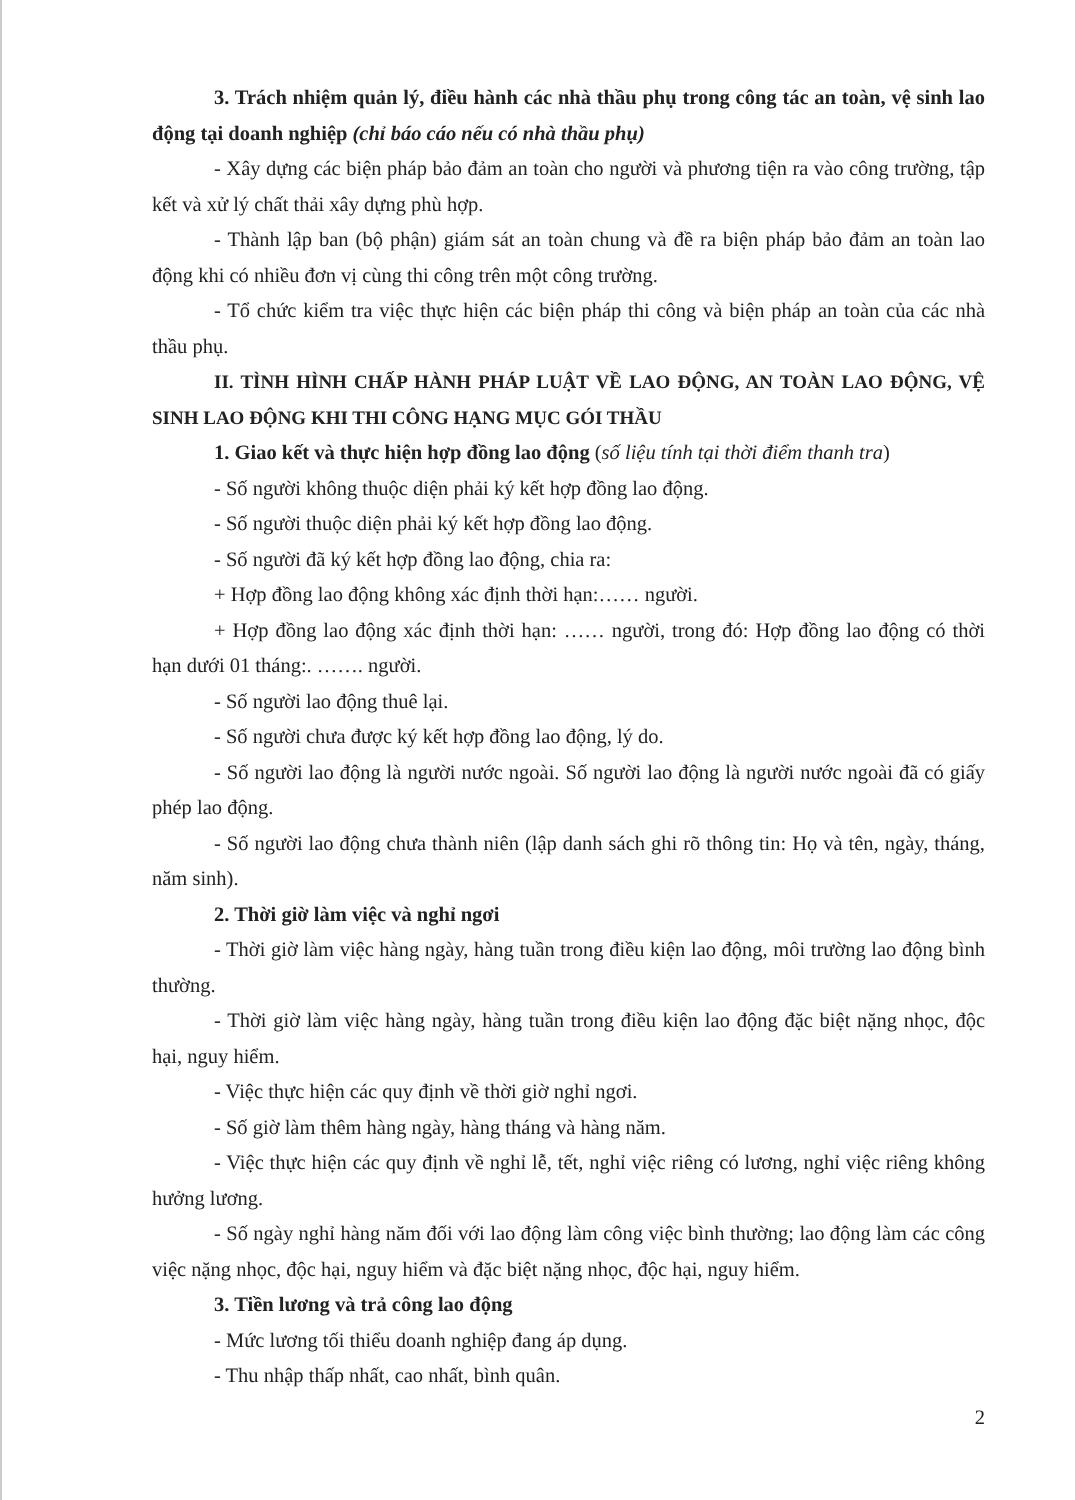3. Trách nhiệm quản lý, điều hành các nhà thầu phụ trong công tác an toàn, vệ sinh lao động tại doanh nghiệp (chỉ báo cáo nếu có nhà thầu phụ)
- Xây dựng các biện pháp bảo đảm an toàn cho người và phương tiện ra vào công trường, tập kết và xử lý chất thải xây dựng phù hợp.
- Thành lập ban (bộ phận) giám sát an toàn chung và đề ra biện pháp bảo đảm an toàn lao động khi có nhiều đơn vị cùng thi công trên một công trường.
- Tổ chức kiểm tra việc thực hiện các biện pháp thi công và biện pháp an toàn của các nhà thầu phụ.
II. TÌNH HÌNH CHẤP HÀNH PHÁP LUẬT VỀ LAO ĐỘNG, AN TOÀN LAO ĐỘNG, VỆ SINH LAO ĐỘNG KHI THI CÔNG HẠNG MỤC GÓI THẦU
1. Giao kết và thực hiện hợp đồng lao động (số liệu tính tại thời điểm thanh tra)
- Số người không thuộc diện phải ký kết hợp đồng lao động.
- Số người thuộc diện phải ký kết hợp đồng lao động.
- Số người đã ký kết hợp đồng lao động, chia ra:
+ Hợp đồng lao động không xác định thời hạn:…… người.
+ Hợp đồng lao động xác định thời hạn: …… người, trong đó: Hợp đồng lao động có thời hạn dưới 01 tháng:. ……. người.
- Số người lao động thuê lại.
- Số người chưa được ký kết hợp đồng lao động, lý do.
- Số người lao động là người nước ngoài. Số người lao động là người nước ngoài đã có giấy phép lao động.
- Số người lao động chưa thành niên (lập danh sách ghi rõ thông tin: Họ và tên, ngày, tháng, năm sinh).
2. Thời giờ làm việc và nghỉ ngơi
- Thời giờ làm việc hàng ngày, hàng tuần trong điều kiện lao động, môi trường lao động bình thường.
- Thời giờ làm việc hàng ngày, hàng tuần trong điều kiện lao động đặc biệt nặng nhọc, độc hại, nguy hiểm.
- Việc thực hiện các quy định về thời giờ nghỉ ngơi.
- Số giờ làm thêm hàng ngày, hàng tháng và hàng năm.
- Việc thực hiện các quy định về nghỉ lễ, tết, nghỉ việc riêng có lương, nghỉ việc riêng không hưởng lương.
- Số ngày nghỉ hàng năm đối với lao động làm công việc bình thường; lao động làm các công việc nặng nhọc, độc hại, nguy hiểm và đặc biệt nặng nhọc, độc hại, nguy hiểm.
3. Tiền lương và trả công lao động
- Mức lương tối thiểu doanh nghiệp đang áp dụng.
- Thu nhập thấp nhất, cao nhất, bình quân.
2